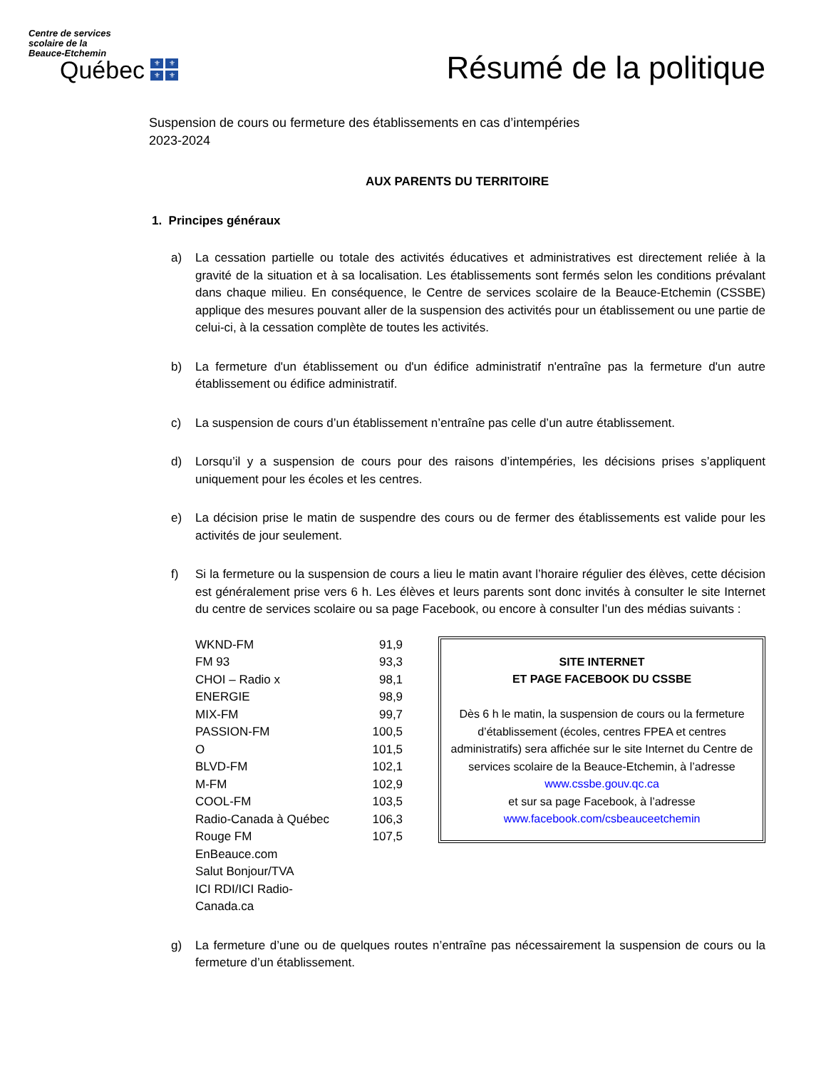Centre de services
scolaire de la
Beauce-Etchemin
Québec
⚜ ⚜ ⚜ ⚜
Résumé de la politique
Suspension de cours ou fermeture des établissements en cas d’intempéries
2023-2024
AUX PARENTS DU TERRITOIRE
1. Principes généraux
a) La cessation partielle ou totale des activités éducatives et administratives est directement reliée à la gravité de la situation et à sa localisation. Les établissements sont fermés selon les conditions prévalant dans chaque milieu. En conséquence, le Centre de services scolaire de la Beauce-Etchemin (CSSBE) applique des mesures pouvant aller de la suspension des activités pour un établissement ou une partie de celui-ci, à la cessation complète de toutes les activités.
b) La fermeture d'un établissement ou d'un édifice administratif n'entraîne pas la fermeture d'un autre établissement ou édifice administratif.
c) La suspension de cours d’un établissement n’entraîne pas celle d’un autre établissement.
d) Lorsqu’il y a suspension de cours pour des raisons d’intempéries, les décisions prises s’appliquent uniquement pour les écoles et les centres.
e) La décision prise le matin de suspendre des cours ou de fermer des établissements est valide pour les activités de jour seulement.
f) Si la fermeture ou la suspension de cours a lieu le matin avant l’horaire régulier des élèves, cette décision est généralement prise vers 6 h. Les élèves et leurs parents sont donc invités à consulter le site Internet du centre de services scolaire ou sa page Facebook, ou encore à consulter l’un des médias suivants :
| WKND-FM | 91,9 |
| FM 93 | 93,3 |
| CHOI – Radio x | 98,1 |
| ENERGIE | 98,9 |
| MIX-FM | 99,7 |
| PASSION-FM | 100,5 |
| O | 101,5 |
| BLVD-FM | 102,1 |
| M-FM | 102,9 |
| COOL-FM | 103,5 |
| Radio-Canada à Québec | 106,3 |
| Rouge FM | 107,5 |
| EnBeauce.com | |
| Salut Bonjour/TVA | |
| ICI RDI/ICI Radio-Canada.ca | |
SITE INTERNET
ET PAGE FACEBOOK DU CSSBE
Dès 6 h le matin, la suspension de cours ou la fermeture d’établissement (écoles, centres FPEA et centres administratifs) sera affichée sur le site Internet du Centre de services scolaire de la Beauce-Etchemin, à l’adresse www.cssbe.gouv.qc.ca
et sur sa page Facebook, à l’adresse
www.facebook.com/csbeauceetchemin
g) La fermeture d’une ou de quelques routes n’entraîne pas nécessairement la suspension de cours ou la fermeture d’un établissement.